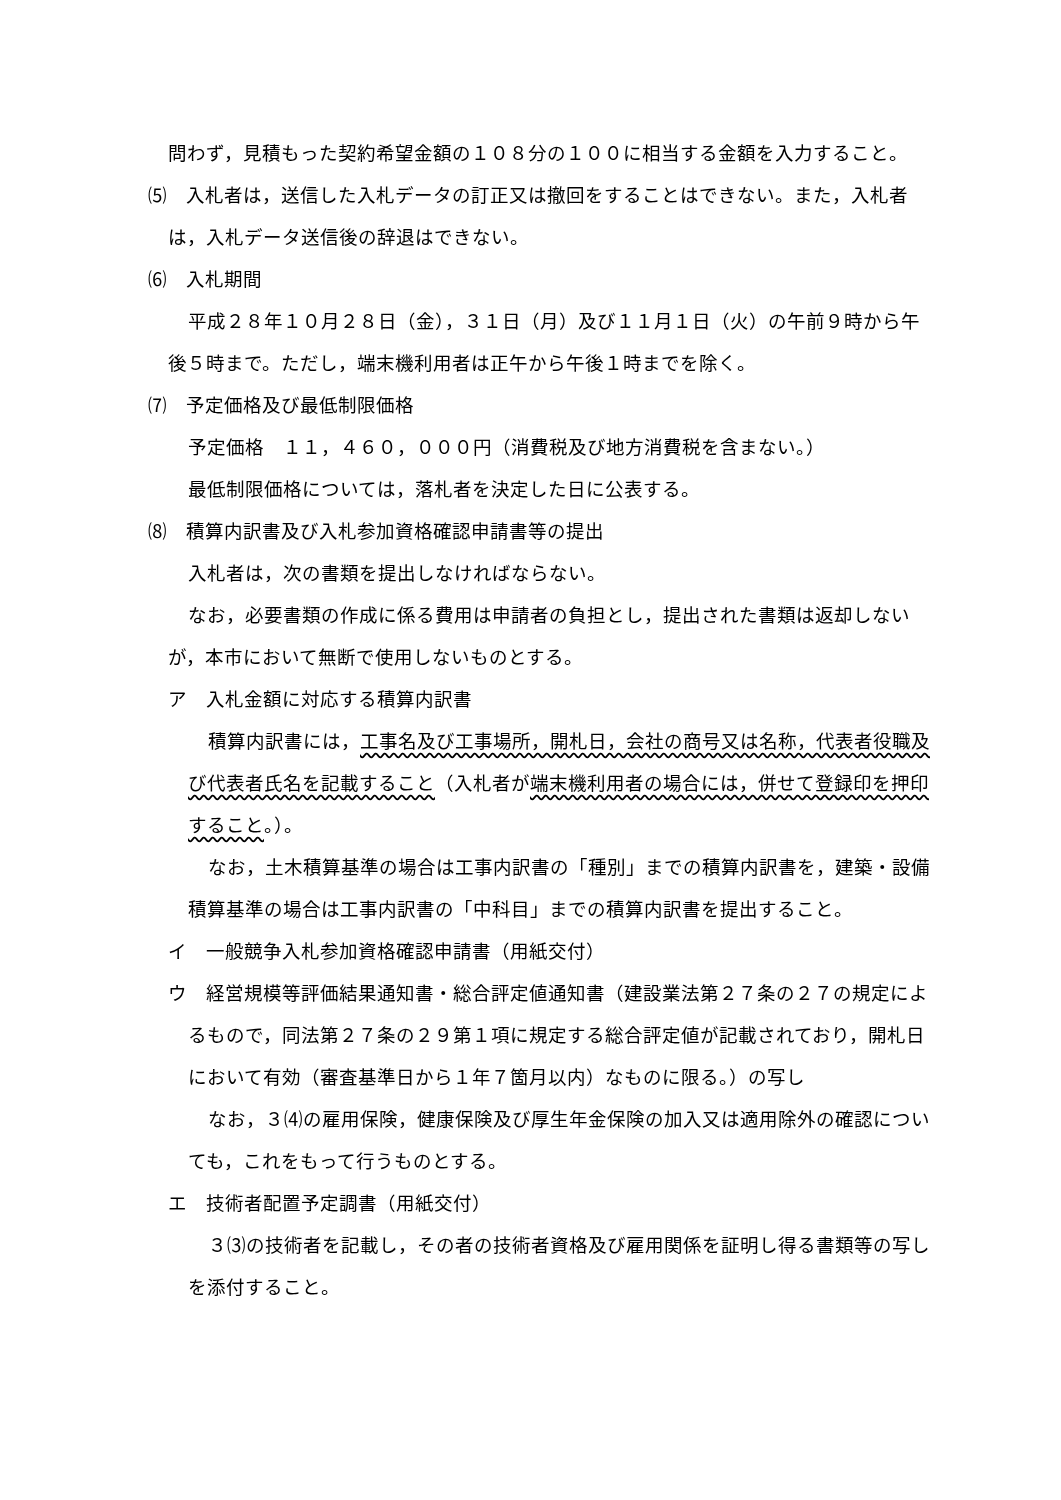問わず，見積もった契約希望金額の１０８分の１００に相当する金額を入力すること。
⑸　入札者は，送信した入札データの訂正又は撤回をすることはできない。また，入札者は，入札データ送信後の辞退はできない。
⑹　入札期間
平成２８年１０月２８日（金），３１日（月）及び１１月１日（火）の午前９時から午後５時まで。ただし，端末機利用者は正午から午後１時までを除く。
⑺　予定価格及び最低制限価格
予定価格　１１，４６０，０００円（消費税及び地方消費税を含まない。）
最低制限価格については，落札者を決定した日に公表する。
⑻　積算内訳書及び入札参加資格確認申請書等の提出
入札者は，次の書類を提出しなければならない。
なお，必要書類の作成に係る費用は申請者の負担とし，提出された書類は返却しないが，本市において無断で使用しないものとする。
ア　入札金額に対応する積算内訳書
積算内訳書には，工事名及び工事場所，開札日，会社の商号又は名称，代表者役職及び代表者氏名を記載すること（入札者が端末機利用者の場合には，併せて登録印を押印すること。）。
なお，土木積算基準の場合は工事内訳書の「種別」までの積算内訳書を，建築・設備積算基準の場合は工事内訳書の「中科目」までの積算内訳書を提出すること。
イ　一般競争入札参加資格確認申請書（用紙交付）
ウ　経営規模等評価結果通知書・総合評定値通知書（建設業法第２７条の２７の規定によるもので，同法第２７条の２９第１項に規定する総合評定値が記載されており，開札日において有効（審査基準日から１年７箇月以内）なものに限る。）の写し
なお，３⑷の雇用保険，健康保険及び厚生年金保険の加入又は適用除外の確認についても，これをもって行うものとする。
エ　技術者配置予定調書（用紙交付）
３⑶の技術者を記載し，その者の技術者資格及び雇用関係を証明し得る書類等の写しを添付すること。